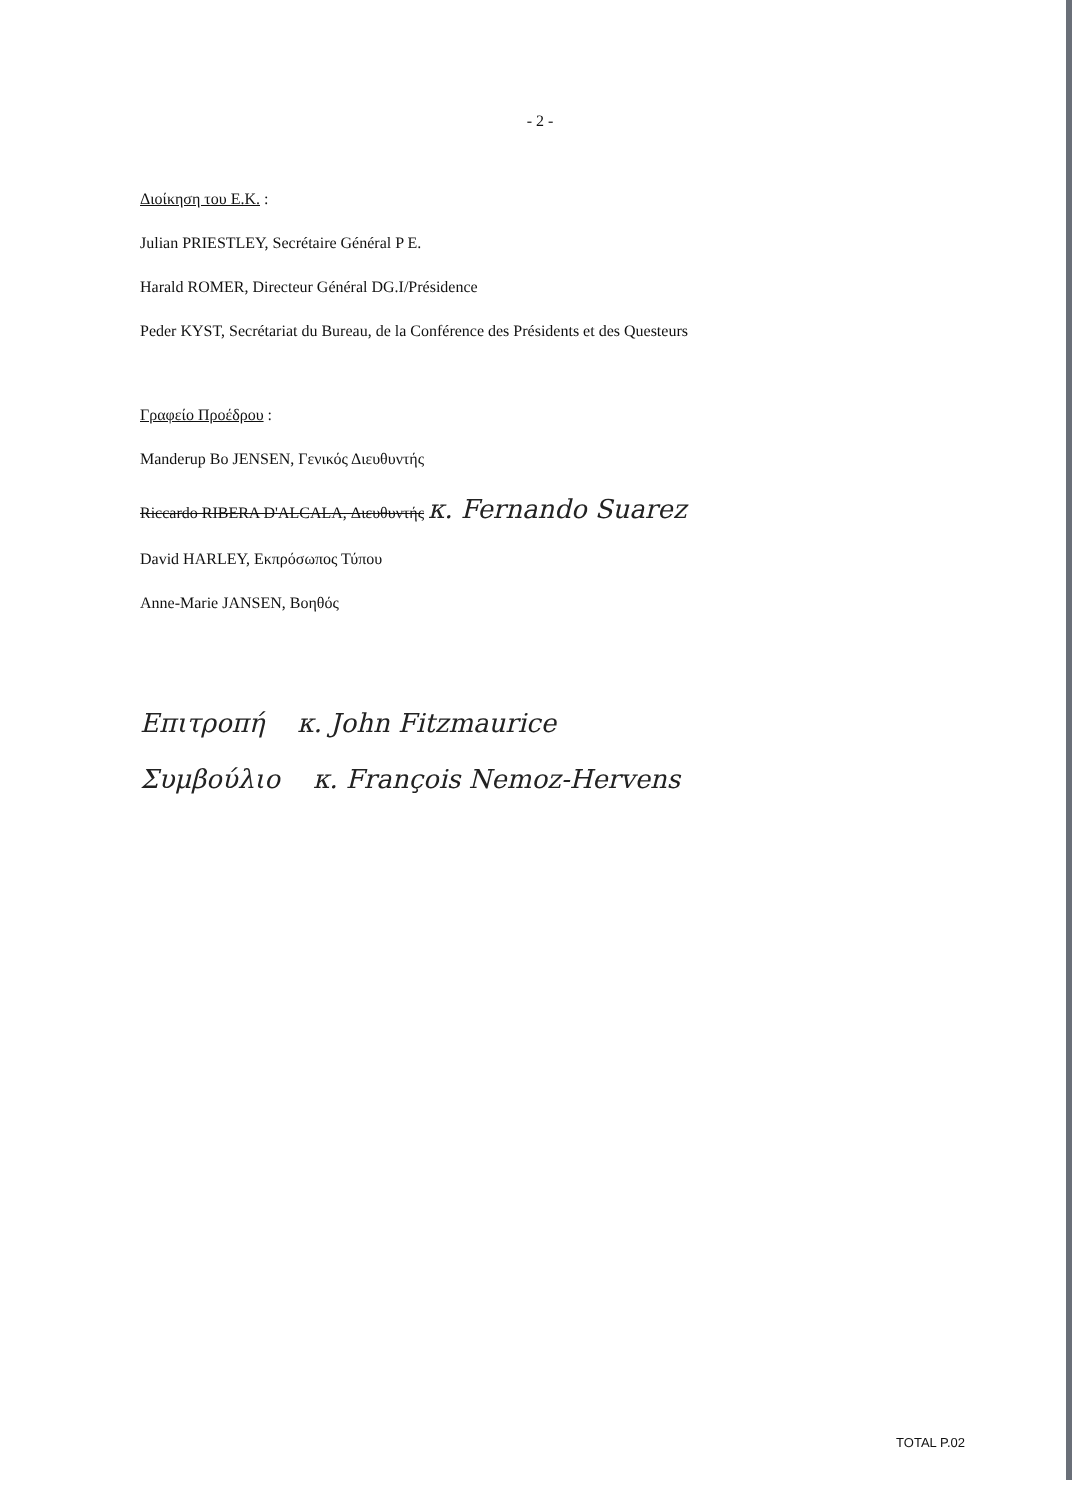- 2 -
Διοίκηση του Ε.Κ. :
Julian PRIESTLEY, Secrétaire Général P E.
Harald ROMER, Directeur Général DG.I/Présidence
Peder KYST, Secrétariat du Bureau, de la Conférence des Présidents et des Questeurs
Γραφείο Προέδρου :
Manderup Bo JENSEN, Γενικός Διευθυντής
Riccardo RIBERA D'ALCALA, Διευθυντής κ. Fernando Suarez
David HARLEY, Εκπρόσωπος Τύπου
Anne-Marie JANSEN, Βοηθός
Επιτροπή κ. John Fitzmaurice
Συμβούλιο κ. François Nemoz-Hervens
TOTAL P.02